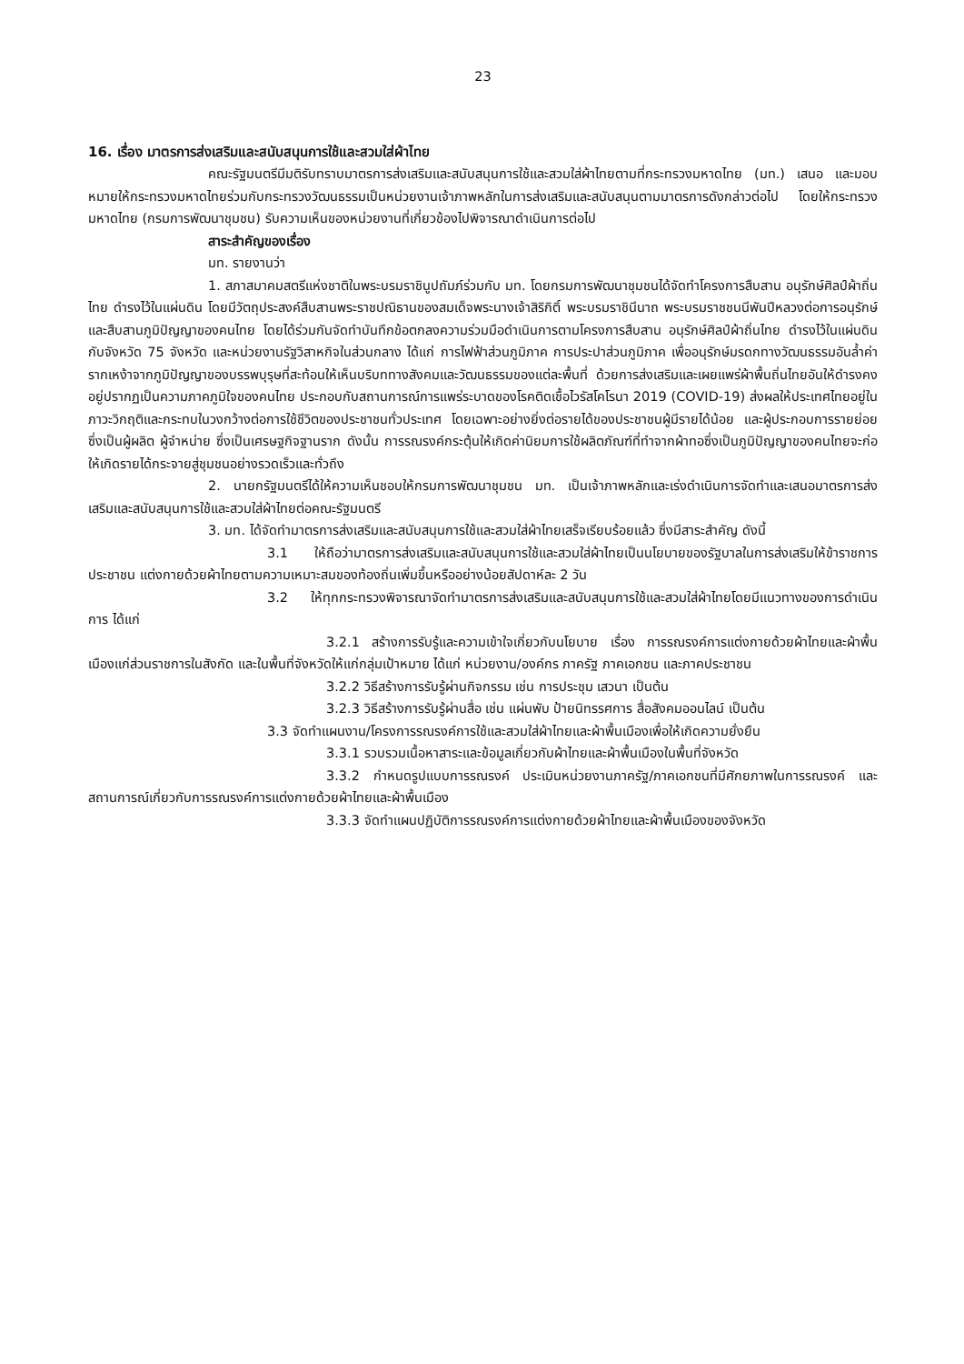23
16. เรื่อง มาตรการส่งเสริมและสนับสนุนการใช้และสวมใส่ผ้าไทย
คณะรัฐมนตรีมีมติรับทราบมาตรการส่งเสริมและสนับสนุนการใช้และสวมใส่ผ้าไทยตามที่กระทรวงมหาดไทย (มท.) เสนอ และมอบหมายให้กระทรวงมหาดไทยร่วมกับกระทรวงวัฒนธรรมเป็นหน่วยงานเจ้าภาพหลักในการส่งเสริมและสนับสนุนตามมาตรการดังกล่าวต่อไป โดยให้กระทรวงมหาดไทย (กรมการพัฒนาชุมชน) รับความเห็นของหน่วยงานที่เกี่ยวข้องไปพิจารณาดำเนินการต่อไป
สาระสำคัญของเรื่อง
มท. รายงานว่า
1. สภาสมาคมสตรีแห่งชาติในพระบรมราชินูปถัมภ์ร่วมกับ มท. โดยกรมการพัฒนาชุมชนได้จัดทำโครงการสืบสาน อนุรักษ์ศิลป์ผ้าถิ่นไทย ดำรงไว้ในแผ่นดิน โดยมีวัตถุประสงค์สืบสานพระราชปณิธานของสมเด็จพระนางเจ้าสิริกิติ์ พระบรมราชินีนาถ พระบรมราชชนนีพันปีหลวงต่อการอนุรักษ์และสืบสานภูมิปัญญาของคนไทย โดยได้ร่วมกันจัดทำบันทึกข้อตกลงความร่วมมือดำเนินการตามโครงการสืบสาน อนุรักษ์ศิลป์ผ้าถิ่นไทย ดำรงไว้ในแผ่นดินกับจังหวัด 75 จังหวัด และหน่วยงานรัฐวิสาหกิจในส่วนกลาง ได้แก่ การไฟฟ้าส่วนภูมิภาค การประปาส่วนภูมิภาค เพื่ออนุรักษ์มรดกทางวัฒนธรรมอันล้ำค่า รากเหง้าจากภูมิปัญญาของบรรพบุรุษที่สะท้อนให้เห็นบริบททางสังคมและวัฒนธรรมของแต่ละพื้นที่ ด้วยการส่งเสริมและเผยแพร่ผ้าพื้นถิ่นไทยอันให้ดำรงคงอยู่ปรากฏเป็นความภาคภูมิใจของคนไทย ประกอบกับสถานการณ์การแพร่ระบาดของโรคติดเชื้อไวรัสโคโรนา 2019 (COVID-19) ส่งผลให้ประเทศไทยอยู่ในภาวะวิกฤติและกระทบในวงกว้างต่อการใช้ชีวิตของประชาชนทั่วประเทศ โดยเฉพาะอย่างยิ่งต่อรายได้ของประชาชนผู้มีรายได้น้อย และผู้ประกอบการรายย่อยซึ่งเป็นผู้ผลิต ผู้จำหน่าย ซึ่งเป็นเศรษฐกิจฐานราก ดังนั้น การรณรงค์กระตุ้นให้เกิดค่านิยมการใช้ผลิตภัณฑ์ที่ทำจากผ้าทอซึ่งเป็นภูมิปัญญาของคนไทยจะก่อให้เกิดรายได้กระจายสู่ชุมชนอย่างรวดเร็วและทั่วถึง
2. นายกรัฐมนตรีได้ให้ความเห็นชอบให้กรมการพัฒนาชุมชน มท. เป็นเจ้าภาพหลักและเร่งดำเนินการจัดทำและเสนอมาตรการส่งเสริมและสนับสนุนการใช้และสวมใส่ผ้าไทยต่อคณะรัฐมนตรี
3. มท. ได้จัดทำมาตรการส่งเสริมและสนับสนุนการใช้และสวมใส่ผ้าไทยเสร็จเรียบร้อยแล้ว ซึ่งมีสาระสำคัญ ดังนี้
3.1 ให้ถือว่ามาตรการส่งเสริมและสนับสนุนการใช้และสวมใส่ผ้าไทยเป็นนโยบายของรัฐบาลในการส่งเสริมให้ข้าราชการ ประชาชน แต่งกายด้วยผ้าไทยตามความเหมาะสมของท้องถิ่นเพิ่มขึ้นหรืออย่างน้อยสัปดาห์ละ 2 วัน
3.2 ให้ทุกกระทรวงพิจารณาจัดทำมาตรการส่งเสริมและสนับสนุนการใช้และสวมใส่ผ้าไทยโดยมีแนวทางของการดำเนินการ ได้แก่
3.2.1 สร้างการรับรู้และความเข้าใจเกี่ยวกับนโยบาย เรื่อง การรณรงค์การแต่งกายด้วยผ้าไทยและผ้าพื้นเมืองแก่ส่วนราชการในสังกัด และในพื้นที่จังหวัดให้แก่กลุ่มเป้าหมาย ได้แก่ หน่วยงาน/องค์กร ภาครัฐ ภาคเอกชน และภาคประชาชน
3.2.2 วิธีสร้างการรับรู้ผ่านกิจกรรม เช่น การประชุม เสวนา เป็นต้น
3.2.3 วิธีสร้างการรับรู้ผ่านสื่อ เช่น แผ่นพับ ป้ายนิทรรศการ สื่อสังคมออนไลน์ เป็นต้น
3.3 จัดทำแผนงาน/โครงการรณรงค์การใช้และสวมใส่ผ้าไทยและผ้าพื้นเมืองเพื่อให้เกิดความยั่งยืน
3.3.1 รวบรวมเนื้อหาสาระและข้อมูลเกี่ยวกับผ้าไทยและผ้าพื้นเมืองในพื้นที่จังหวัด
3.3.2 กำหนดรูปแบบการรณรงค์ ประเมินหน่วยงานภาครัฐ/ภาคเอกชนที่มีศักยภาพในการรณรงค์ และสถานการณ์เกี่ยวกับการรณรงค์การแต่งกายด้วยผ้าไทยและผ้าพื้นเมือง
3.3.3 จัดทำแผนปฏิบัติการรณรงค์การแต่งกายด้วยผ้าไทยและผ้าพื้นเมืองของจังหวัด